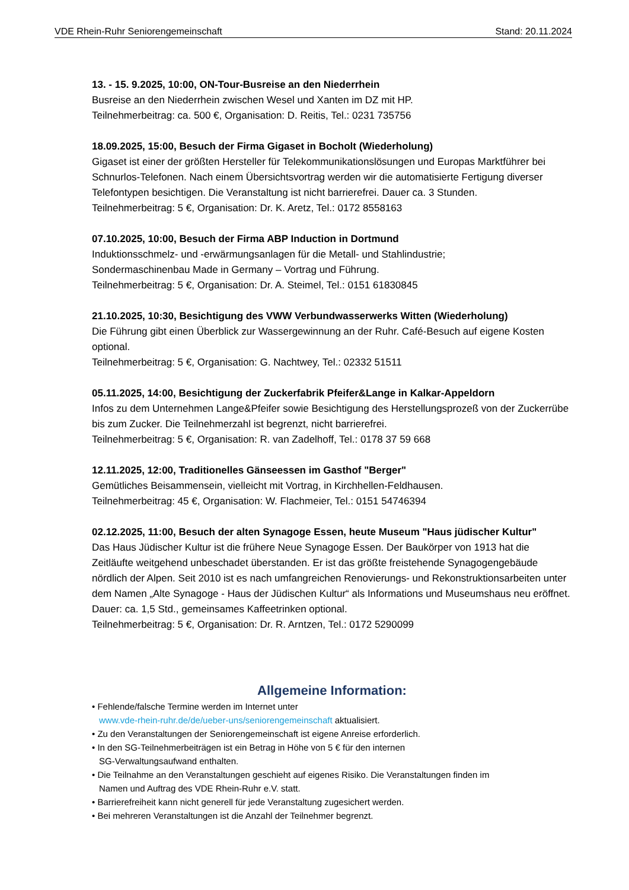VDE Rhein-Ruhr Seniorengemeinschaft Stand: 20.11.2024
13. - 15. 9.2025, 10:00, ON-Tour-Busreise an den Niederrhein
Busreise an den Niederrhein zwischen Wesel und Xanten im DZ mit HP.
Teilnehmerbeitrag: ca. 500 €, Organisation: D. Reitis, Tel.: 0231 735756
18.09.2025, 15:00, Besuch der Firma Gigaset in Bocholt (Wiederholung)
Gigaset ist einer der größten Hersteller für Telekommunikationslösungen und Europas Marktführer bei Schnurlos-Telefonen. Nach einem Übersichtsvortrag werden wir die automatisierte Fertigung diverser Telefontypen besichtigen. Die Veranstaltung ist nicht barrierefrei. Dauer ca. 3 Stunden.
Teilnehmerbeitrag: 5 €, Organisation: Dr. K. Aretz, Tel.: 0172 8558163
07.10.2025, 10:00, Besuch der Firma ABP Induction in Dortmund
Induktionsschmelz- und -erwärmungsanlagen für die Metall- und Stahlindustrie;
Sondermaschinenbau Made in Germany – Vortrag und Führung.
Teilnehmerbeitrag: 5 €, Organisation: Dr. A. Steimel, Tel.: 0151 61830845
21.10.2025, 10:30, Besichtigung des VWW Verbundwasserwerks Witten (Wiederholung)
Die Führung gibt einen Überblick zur Wassergewinnung an der Ruhr. Café-Besuch auf eigene Kosten optional.
Teilnehmerbeitrag: 5 €, Organisation: G. Nachtwey, Tel.: 02332 51511
05.11.2025, 14:00, Besichtigung der Zuckerfabrik Pfeifer&Lange in Kalkar-Appeldorn
Infos zu dem Unternehmen Lange&Pfeifer sowie Besichtigung des Herstellungsprozeß von der Zuckerrübe bis zum Zucker. Die Teilnehmerzahl ist begrenzt, nicht barrierefrei.
Teilnehmerbeitrag: 5 €, Organisation: R. van Zadelhoff, Tel.: 0178 37 59 668
12.11.2025, 12:00, Traditionelles Gänseessen im Gasthof "Berger"
Gemütliches Beisammensein, vielleicht mit Vortrag, in Kirchhellen-Feldhausen.
Teilnehmerbeitrag: 45 €, Organisation: W. Flachmeier, Tel.: 0151 54746394
02.12.2025, 11:00, Besuch der alten Synagoge Essen, heute Museum "Haus jüdischer Kultur"
Das Haus Jüdischer Kultur ist die frühere Neue Synagoge Essen. Der Baukörper von 1913 hat die Zeitläufte weitgehend unbeschadet überstanden. Er ist das größte freistehende Synagogengebäude nördlich der Alpen. Seit 2010 ist es nach umfangreichen Renovierungs- und Rekonstruktionsarbeiten unter dem Namen „Alte Synagoge - Haus der Jüdischen Kultur“ als Informations und Museumshaus neu eröffnet. Dauer: ca. 1,5 Std., gemeinsames Kaffeetrinken optional.
Teilnehmerbeitrag: 5 €, Organisation: Dr. R. Arntzen, Tel.: 0172 5290099
Allgemeine Information:
• Fehlende/falsche Termine werden im Internet unter
www.vde-rhein-ruhr.de/de/ueber-uns/seniorengemeinschaft aktualisiert.
• Zu den Veranstaltungen der Seniorengemeinschaft ist eigene Anreise erforderlich.
• In den SG-Teilnehmerbeiträgen ist ein Betrag in Höhe von 5 € für den internen
SG-Verwaltungsaufwand enthalten.
• Die Teilnahme an den Veranstaltungen geschieht auf eigenes Risiko. Die Veranstaltungen finden im
Namen und Auftrag des VDE Rhein-Ruhr e.V. statt.
• Barrierefreiheit kann nicht generell für jede Veranstaltung zugesichert werden.
• Bei mehreren Veranstaltungen ist die Anzahl der Teilnehmer begrenzt.